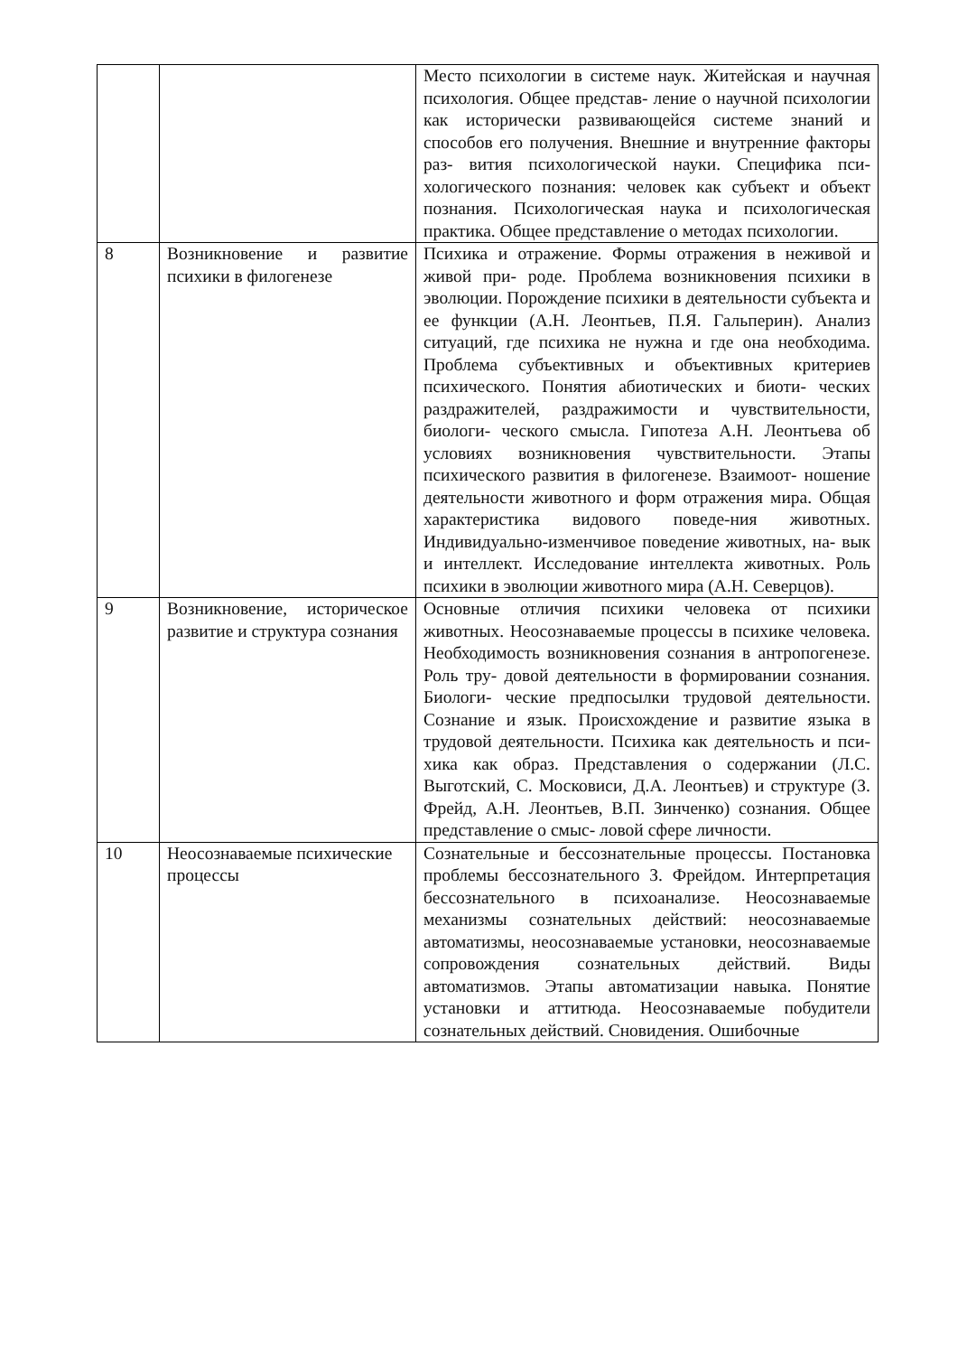| | | Место психологии в системе наук. Житейская и научная психология. Общее представ- ление о научной психологии как исторически развивающейся системе знаний и способов его получения. Внешние и внутренние факторы раз- вития психологической науки. Специфика пси- хологического познания: человек как субъект и объект познания. Психологическая наука и психологическая практика. Общее представление о методах психологии. |
| 8 | Возникновение и развитие психики в филогенезе | Психика и отражение. Формы отражения в неживой и живой при- роде. Проблема возникновения психики в эволюции. Порождение психики в деятельности субъекта и ее функции (А.Н. Леонтьев, П.Я. Гальперин). Анализ ситуаций, где психика не нужна и где она необходима. Проблема субъективных и объективных критериев психического. Понятия абиотических и биоти- ческих раздражителей, раздражимости и чувствительности, биологи- ческого смысла. Гипотеза А.Н. Леонтьева об условиях возникновения чувствительности. Этапы психического развития в филогенезе. Взаимоот- ношение деятельности животного и форм отражения мира. Общая характеристика видового поведе-ния животных. Индивидуально-изменчивое поведение животных, на- вык и интеллект. Исследование интеллекта животных. Роль психики в эволюции животного мира (А.Н. Северцов). |
| 9 | Возникновение, историческое развитие и структура сознания | Основные отличия психики человека от психики животных. Неосознаваемые процессы в психике человека. Необходимость возникновения сознания в антропогенезе. Роль тру- довой деятельности в формировании сознания. Биологи- ческие предпосылки трудовой деятельности. Сознание и язык. Происхождение и развитие языка в трудовой деятельности. Психика как деятельность и пси- хика как образ. Представления о содержании (Л.С. Выготский, С. Московиси, Д.А. Леонтьев) и структуре (З. Фрейд, А.Н. Леонтьев, В.П. Зинченко) сознания. Общее представление о смыс- ловой сфере личности. |
| 10 | Неосознаваемые психические процессы | Сознательные и бессознательные процессы. Постановка проблемы бессознательного З. Фрейдом. Интерпретация бессознательного в психоанализе. Неосознаваемые механизмы сознательных действий: неосознаваемые автоматизмы, неосознаваемые установки, неосознаваемые сопровождения сознательных действий. Виды автоматизмов. Этапы автоматизации навыка. Понятие установки и аттитюда. Неосознаваемые побудители сознательных действий. Сновидения. Ошибочные |